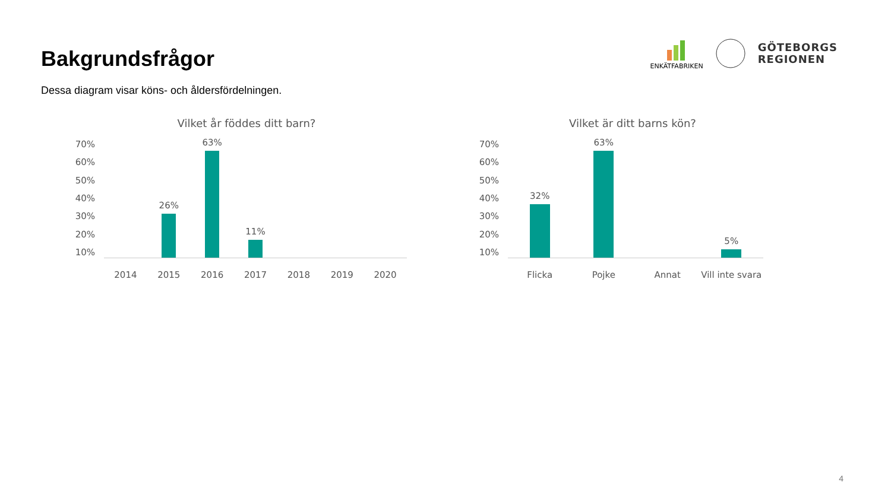Bakgrundsfrågor
ENKÄTFABRIKEN
GÖTEBORGS
REGIONEN
Dessa diagram visar köns- och åldersfördelningen.
Vilket år föddes ditt barn?
70%
60%
50%
40%
30%
20%
10%
26%
63%
11%
2014 2015 2016 2017 2018 2019 2020
Vilket är ditt barns kön?
70%
60%
50%
40%
30%
20%
10%
32%
63%
5%
Flicka Pojke Annat Vill inte svara
4